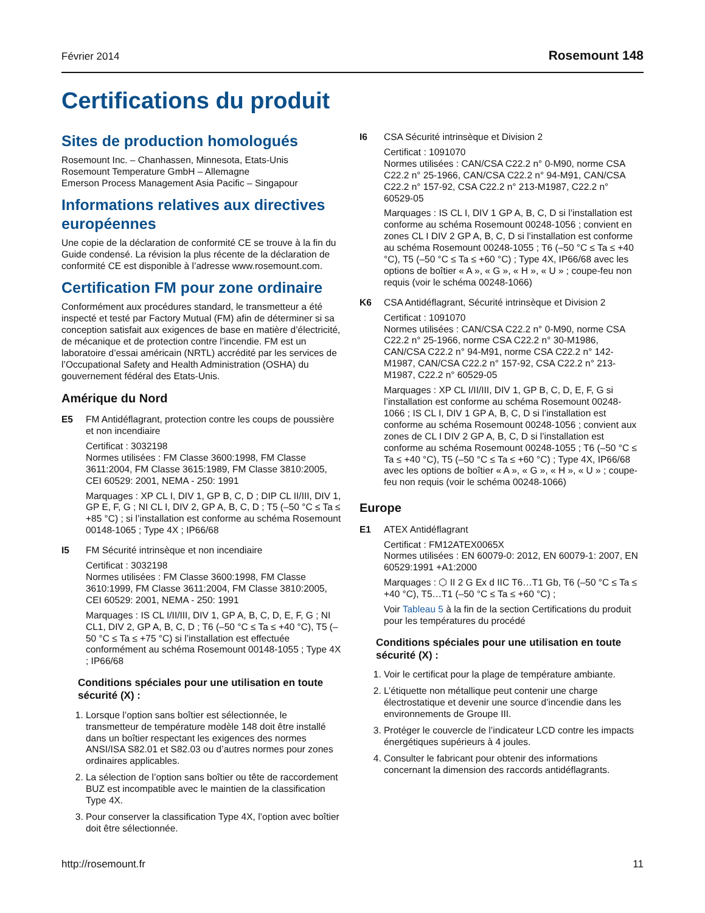Février 2014 Rosemount 148
Certifications du produit
Sites de production homologués
Rosemount Inc. – Chanhassen, Minnesota, Etats-Unis
Rosemount Temperature GmbH – Allemagne
Emerson Process Management Asia Pacific – Singapour
Informations relatives aux directives européennes
Une copie de la déclaration de conformité CE se trouve à la fin du Guide condensé. La révision la plus récente de la déclaration de conformité CE est disponible à l’adresse www.rosemount.com.
Certification FM pour zone ordinaire
Conformément aux procédures standard, le transmetteur a été inspecté et testé par Factory Mutual (FM) afin de déterminer si sa conception satisfait aux exigences de base en matière d’électricité, de mécanique et de protection contre l’incendie. FM est un laboratoire d’essai américain (NRTL) accrédité par les services de l’Occupational Safety and Health Administration (OSHA) du gouvernement fédéral des Etats-Unis.
Amérique du Nord
E5 FM Antidéflagrant, protection contre les coups de poussière et non incendiaire
Certificat : 3032198
Normes utilisées : FM Classe 3600:1998, FM Classe 3611:2004, FM Classe 3615:1989, FM Classe 3810:2005, CEI 60529: 2001, NEMA - 250: 1991
Marquages : XP CL I, DIV 1, GP B, C, D ; DIP CL II/III, DIV 1, GP E, F, G ; NI CL I, DIV 2, GP A, B, C, D ; T5 (–50 °C ≤ Ta ≤ +85 °C) ; si l’installation est conforme au schéma Rosemount 00148-1065 ; Type 4X ; IP66/68
I5 FM Sécurité intrinsèque et non incendiaire
Certificat : 3032198
Normes utilisées : FM Classe 3600:1998, FM Classe 3610:1999, FM Classe 3611:2004, FM Classe 3810:2005, CEI 60529: 2001, NEMA - 250: 1991
Marquages : IS CL I/II/III, DIV 1, GP A, B, C, D, E, F, G ; NI CL1, DIV 2, GP A, B, C, D ; T6 (–50 °C ≤ Ta ≤ +40 °C), T5 (–50 °C ≤ Ta ≤ +75 °C) si l’installation est effectuée conformément au schéma Rosemount 00148-1055 ; Type 4X ; IP66/68
Conditions spéciales pour une utilisation en toute sécurité (X) :
1. Lorsque l’option sans boîtier est sélectionnée, le transmetteur de température modèle 148 doit être installé dans un boîtier respectant les exigences des normes ANSI/ISA S82.01 et S82.03 ou d’autres normes pour zones ordinaires applicables.
2. La sélection de l’option sans boîtier ou tête de raccordement BUZ est incompatible avec le maintien de la classification Type 4X.
3. Pour conserver la classification Type 4X, l’option avec boîtier doit être sélectionnée.
I6 CSA Sécurité intrinsèque et Division 2
Certificat : 1091070
Normes utilisées : CAN/CSA C22.2 n° 0-M90, norme CSA C22.2 n° 25-1966, CAN/CSA C22.2 n° 94-M91, CAN/CSA C22.2 n° 157-92, CSA C22.2 n° 213-M1987, C22.2 n° 60529-05
Marquages : IS CL I, DIV 1 GP A, B, C, D si l’installation est conforme au schéma Rosemount 00248-1056 ; convient en zones CL I DIV 2 GP A, B, C, D si l’installation est conforme au schéma Rosemount 00248-1055 ; T6 (–50 °C ≤ Ta ≤ +40 °C), T5 (–50 °C ≤ Ta ≤ +60 °C) ; Type 4X, IP66/68 avec les options de boîtier « A », « G », « H », « U » ; coupe-feu non requis (voir le schéma 00248-1066)
K6 CSA Antidéflagrant, Sécurité intrinsèque et Division 2
Certificat : 1091070
Normes utilisées : CAN/CSA C22.2 n° 0-M90, norme CSA C22.2 n° 25-1966, norme CSA C22.2 n° 30-M1986, CAN/CSA C22.2 n° 94-M91, norme CSA C22.2 n° 142-M1987, CAN/CSA C22.2 n° 157-92, CSA C22.2 n° 213-M1987, C22.2 n° 60529-05
Marquages : XP CL I/II/III, DIV 1, GP B, C, D, E, F, G si l’installation est conforme au schéma Rosemount 00248-1066 ; IS CL I, DIV 1 GP A, B, C, D si l’installation est conforme au schéma Rosemount 00248-1056 ; convient aux zones de CL I DIV 2 GP A, B, C, D si l’installation est conforme au schéma Rosemount 00248-1055 ; T6 (–50 °C ≤ Ta ≤ +40 °C), T5 (–50 °C ≤ Ta ≤ +60 °C) ; Type 4X, IP66/68 avec les options de boîtier « A », « G », « H », « U » ; coupe-feu non requis (voir le schéma 00248-1066)
Europe
E1 ATEX Antidéflagrant
Certificat : FM12ATEX0065X
Normes utilisées : EN 60079-0: 2012, EN 60079-1: 2007, EN 60529:1991 +A1:2000
Marquages : ⬡ II 2 G Ex d IIC T6…T1 Gb, T6 (–50 °C ≤ Ta ≤ +40 °C), T5…T1 (–50 °C ≤ Ta ≤ +60 °C) ;
Voir Tableau 5 à la fin de la section Certifications du produit pour les températures du procédé
Conditions spéciales pour une utilisation en toute sécurité (X) :
1. Voir le certificat pour la plage de température ambiante.
2. L’étiquette non métallique peut contenir une charge électrostatique et devenir une source d’incendie dans les environnements de Groupe III.
3. Protéger le couvercle de l’indicateur LCD contre les impacts énergétiques supérieurs à 4 joules.
4. Consulter le fabricant pour obtenir des informations concernant la dimension des raccords antidéflagrants.
http://rosemount.fr 11